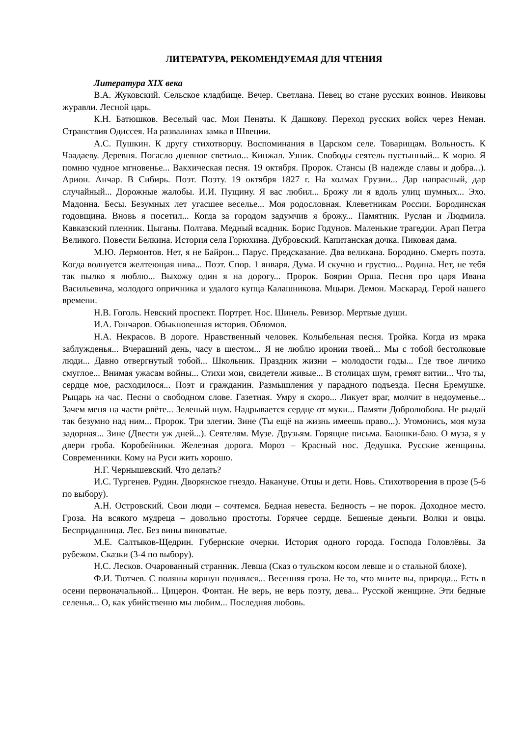ЛИТЕРАТУРА, РЕКОМЕНДУЕМАЯ ДЛЯ ЧТЕНИЯ
Литература XIX века
В.А. Жуковский. Сельское кладбище. Вечер. Светлана. Певец во стане русских воинов. Ивиковы журавли. Лесной царь.
К.Н. Батюшков. Веселый час. Мои Пенаты. К Дашкову. Переход русских войск через Неман. Странствия Одиссея. На развалинах замка в Швеции.
А.С. Пушкин. К другу стихотворцу. Воспоминания в Царском селе. Товарищам. Вольность. К Чаадаеву. Деревня. Погасло дневное светило... Кинжал. Узник. Свободы сеятель пустынный... К морю. Я помню чудное мгновенье... Вакхическая песня. 19 октября. Пророк. Стансы (В надежде славы и добра...). Арион. Анчар. В Сибирь. Поэт. Поэту. 19 октября 1827 г. На холмах Грузии... Дар напрасный, дар случайный... Дорожные жалобы. И.И. Пущину. Я вас любил... Брожу ли я вдоль улиц шумных... Эхо. Мадонна. Бесы. Безумных лет угасшее веселье... Моя родословная. Клеветникам России. Бородинская годовщина. Вновь я посетил... Когда за городом задумчив я брожу... Памятник. Руслан и Людмила. Кавказский пленник. Цыганы. Полтава. Медный всадник. Борис Годунов. Маленькие трагедии. Арап Петра Великого. Повести Белкина. История села Горюхина. Дубровский. Капитанская дочка. Пиковая дама.
М.Ю. Лермонтов. Нет, я не Байрон... Парус. Предсказание. Два великана. Бородино. Смерть поэта. Когда волнуется желтеющая нива... Поэт. Спор. 1 января. Дума. И скучно и грустно... Родина. Нет, не тебя так пылко я люблю... Выхожу один я на дорогу... Пророк. Боярин Орша. Песня про царя Ивана Васильевича, молодого опричника и удалого купца Калашникова. Мцыри. Демон. Маскарад. Герой нашего времени.
Н.В. Гоголь. Невский проспект. Портрет. Нос. Шинель. Ревизор. Мертвые души.
И.А. Гончаров. Обыкновенная история. Обломов.
Н.А. Некрасов. В дороге. Нравственный человек. Колыбельная песня. Тройка. Когда из мрака заблужденья... Вчерашний день, часу в шестом... Я не люблю иронии твоей... Мы с тобой бестолковые люди... Давно отвергнутый тобой... Школьник. Праздник жизни – молодости годы... Где твое личико смуглое... Внимая ужасам войны... Стихи мои, свидетели живые... В столицах шум, гремят витии... Что ты, сердце мое, расходилося... Поэт и гражданин. Размышления у парадного подъезда. Песня Еремушке. Рыцарь на час. Песни о свободном слове. Газетная. Умру я скоро... Ликует враг, молчит в недоуменье... Зачем меня на части рвёте... Зеленый шум. Надрывается сердце от муки... Памяти Добролюбова. Не рыдай так безумно над ним... Пророк. Три элегии. Зине (Ты ещё на жизнь имеешь право...). Угомонись, моя муза задорная... Зине (Двести уж дней...). Сеятелям. Музе. Друзьям. Горящие письма. Баюшки-баю. О муза, я у двери гроба. Коробейники. Железная дорога. Мороз – Красный нос. Дедушка. Русские женщины. Современники. Кому на Руси жить хорошо.
Н.Г. Чернышевский. Что делать?
И.С. Тургенев. Рудин. Дворянское гнездо. Накануне. Отцы и дети. Новь. Стихотворения в прозе (5-6 по выбору).
А.Н. Островский. Свои люди – сочтемся. Бедная невеста. Бедность – не порок. Доходное место. Гроза. На всякого мудреца – довольно простоты. Горячее сердце. Бешеные деньги. Волки и овцы. Бесприданница. Лес. Без вины виноватые.
М.Е. Салтыков-Щедрин. Губернские очерки. История одного города. Господа Головлёвы. За рубежом. Сказки (3-4 по выбору).
Н.С. Лесков. Очарованный странник. Левша (Сказ о тульском косом левше и о стальной блохе).
Ф.И. Тютчев. С поляны коршун поднялся... Весенняя гроза. Не то, что мните вы, природа... Есть в осени первоначальной... Цицерон. Фонтан. Не верь, не верь поэту, дева... Русской женщине. Эти бедные селенья... О, как убийственно мы любим... Последняя любовь.